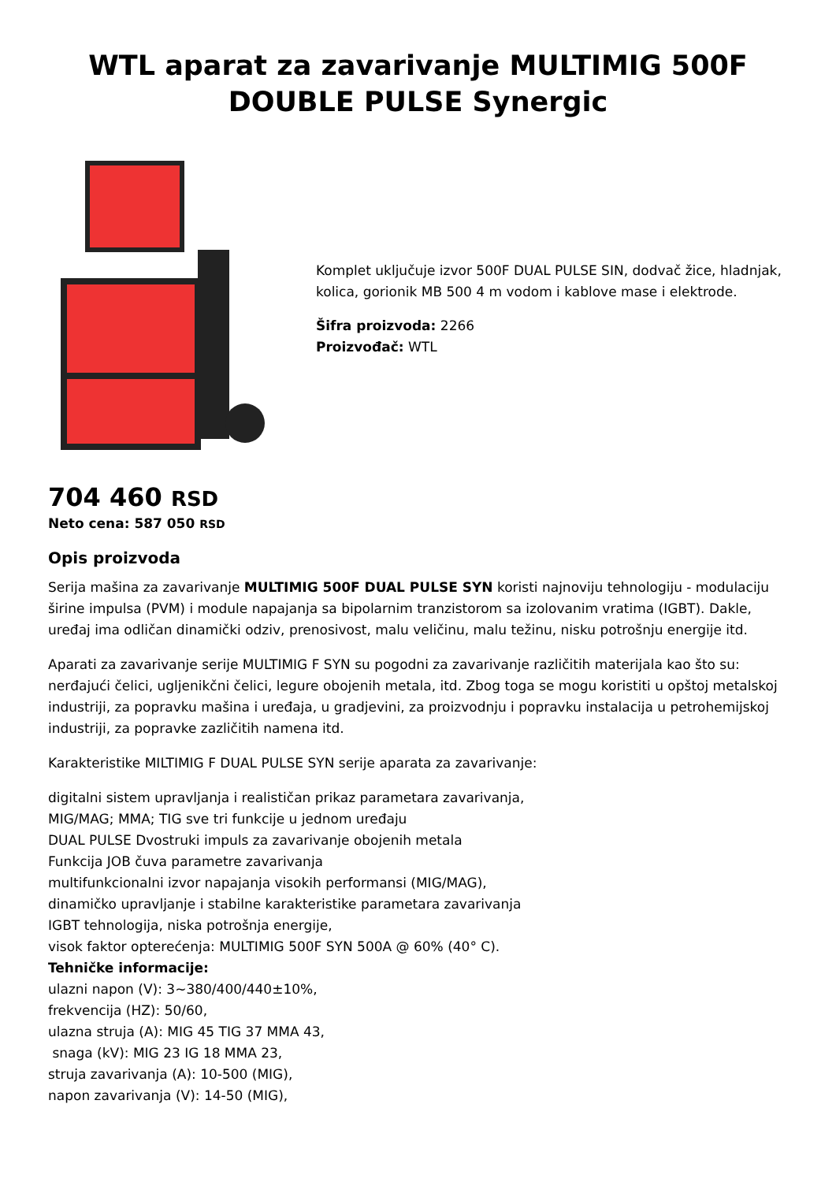WTL aparat za zavarivanje MULTIMIG 500F DOUBLE PULSE Synergic
Komplet uključuje izvor 500F DUAL PULSE SIN, dodvač žice, hladnjak, kolica, gorionik MB 500 4 m vodom i kablove mase i elektrode.
Šifra proizvoda: 2266
Proizvođač: WTL
704 460 RSD
Neto cena: 587 050 RSD
Opis proizvoda
Serija mašina za zavarivanje MULTIMIG 500F DUAL PULSE SYN koristi najnoviju tehnologiju - modulaciju širine impulsa (PVM) i module napajanja sa bipolarnim tranzistorom sa izolovanim vratima (IGBT). Dakle, uređaj ima odličan dinamički odziv, prenosivost, malu veličinu, malu težinu, nisku potrošnju energije itd.
Aparati za zavarivanje serije MULTIMIG F SYN su pogodni za zavarivanje različitih materijala kao što su: nerđajući čelici, ugljenikčni čelici, legure obojenih metala, itd. Zbog toga se mogu koristiti u opštoj metalskoj industriji, za popravku mašina i uređaja, u gradjevini, za proizvodnju i popravku instalacija u petrohemijskoj industriji, za popravke zazličitih namena itd.
Karakteristike MILTIMIG F DUAL PULSE SYN serije aparata za zavarivanje:
digitalni sistem upravljanja i realističan prikaz parametara zavarivanja,
MIG/MAG; MMA; TIG sve tri funkcije u jednom uređaju
DUAL PULSE Dvostruki impuls za zavarivanje obojenih metala
Funkcija JOB čuva parametre zavarivanja
multifunkcionalni izvor napajanja visokih performansi (MIG/MAG),
dinamičko upravljanje i stabilne karakteristike parametara zavarivanja
IGBT tehnologija, niska potrošnja energije,
visok faktor opterećenja: MULTIMIG 500F SYN 500A @ 60% (40° C).
Tehničke informacije:
ulazni napon (V): 3~380/400/440±10%,
frekvencija (HZ): 50/60,
ulazna struja (A): MIG 45 TIG 37 MMA 43,
snaga (kV): MIG 23 IG 18 MMA 23,
struja zavarivanja (A): 10-500 (MIG),
napon zavarivanja (V): 14-50 (MIG),